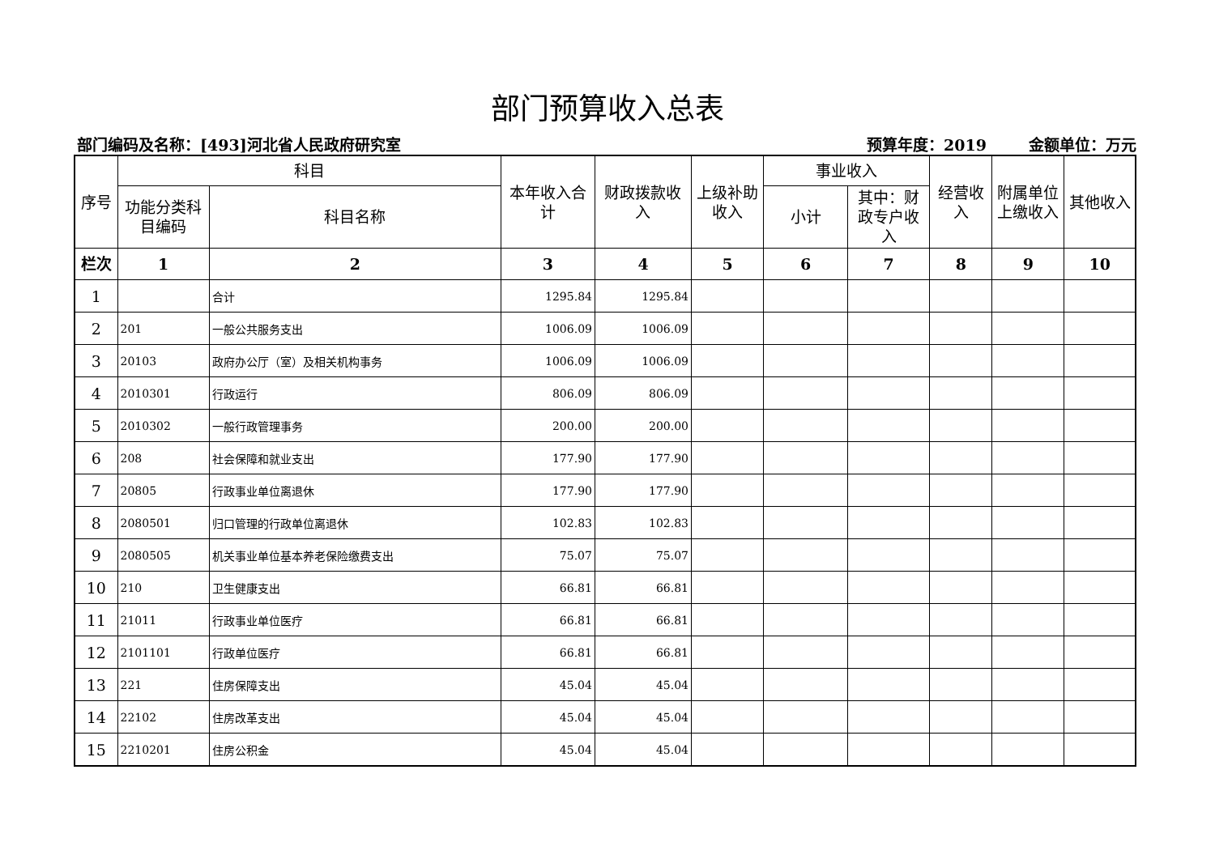部门预算收入总表
部门编码及名称：[493]河北省人民政府研究室 预算年度：2019 金额单位：万元
| 序号 | 科目 | | 本年收入合计 | 财政拨款收入 | 上级补助收入 | 事业收入 | | 经营收入 | 附属单位上缴收入 | 其他收入 |
| --- | --- | --- | --- | --- | --- | --- | --- | --- | --- | --- |
| | 功能分类科目编码 | 科目名称 | | | | 小计 | 其中：财政专户收入 | | | |
| 栏次 | 1 | 2 | 3 | 4 | 5 | 6 | 7 | 8 | 9 | 10 |
| 1 | | 合计 | 1295.84 | 1295.84 | | | | | | |
| 2 | 201 | 一般公共服务支出 | 1006.09 | 1006.09 | | | | | | |
| 3 | 20103 | 政府办公厅（室）及相关机构事务 | 1006.09 | 1006.09 | | | | | | |
| 4 | 2010301 | 行政运行 | 806.09 | 806.09 | | | | | | |
| 5 | 2010302 | 一般行政管理事务 | 200.00 | 200.00 | | | | | | |
| 6 | 208 | 社会保障和就业支出 | 177.90 | 177.90 | | | | | | |
| 7 | 20805 | 行政事业单位离退休 | 177.90 | 177.90 | | | | | | |
| 8 | 2080501 | 归口管理的行政单位离退休 | 102.83 | 102.83 | | | | | | |
| 9 | 2080505 | 机关事业单位基本养老保险缴费支出 | 75.07 | 75.07 | | | | | | |
| 10 | 210 | 卫生健康支出 | 66.81 | 66.81 | | | | | | |
| 11 | 21011 | 行政事业单位医疗 | 66.81 | 66.81 | | | | | | |
| 12 | 2101101 | 行政单位医疗 | 66.81 | 66.81 | | | | | | |
| 13 | 221 | 住房保障支出 | 45.04 | 45.04 | | | | | | |
| 14 | 22102 | 住房改革支出 | 45.04 | 45.04 | | | | | | |
| 15 | 2210201 | 住房公积金 | 45.04 | 45.04 | | | | | | |